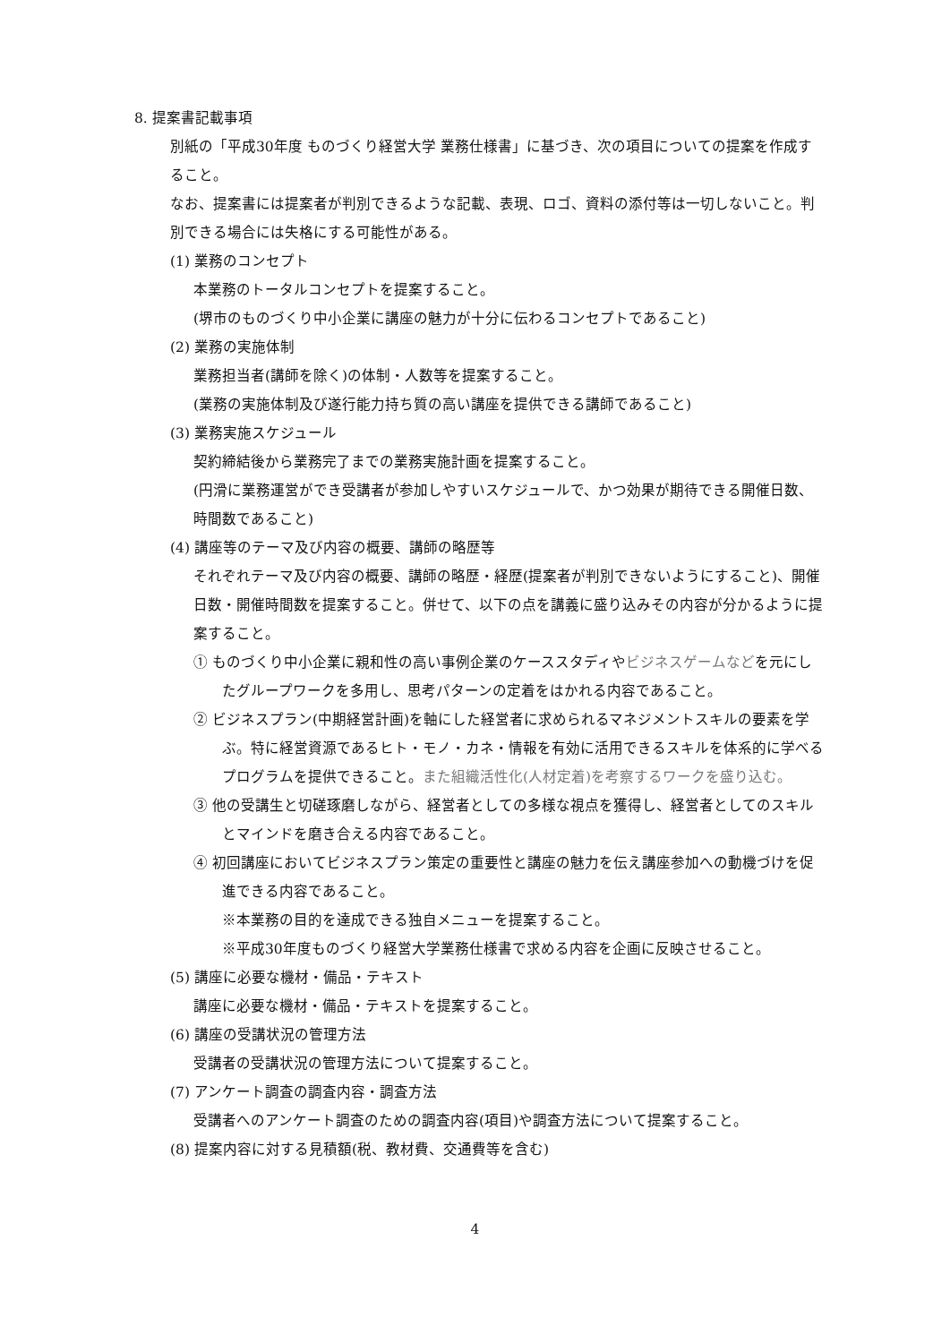8. 提案書記載事項
別紙の「平成30年度 ものづくり経営大学 業務仕様書」に基づき、次の項目についての提案を作成すること。
なお、提案書には提案者が判別できるような記載、表現、ロゴ、資料の添付等は一切しないこと。判別できる場合には失格にする可能性がある。
(1) 業務のコンセプト
本業務のトータルコンセプトを提案すること。
(堺市のものづくり中小企業に講座の魅力が十分に伝わるコンセプトであること)
(2) 業務の実施体制
業務担当者(講師を除く)の体制・人数等を提案すること。
(業務の実施体制及び遂行能力持ち質の高い講座を提供できる講師であること)
(3) 業務実施スケジュール
契約締結後から業務完了までの業務実施計画を提案すること。
(円滑に業務運営ができ受講者が参加しやすいスケジュールで、かつ効果が期待できる開催日数、時間数であること)
(4) 講座等のテーマ及び内容の概要、講師の略歴等
それぞれテーマ及び内容の概要、講師の略歴・経歴(提案者が判別できないようにすること)、開催日数・開催時間数を提案すること。併せて、以下の点を講義に盛り込みその内容が分かるように提案すること。
① ものづくり中小企業に親和性の高い事例企業のケーススタディやビジネスゲームなどを元にしたグループワークを多用し、思考パターンの定着をはかれる内容であること。
② ビジネスプラン(中期経営計画)を軸にした経営者に求められるマネジメントスキルの要素を学ぶ。特に経営資源であるヒト・モノ・カネ・情報を有効に活用できるスキルを体系的に学べるプログラムを提供できること。また組織活性化(人材定着)を考察するワークを盛り込む。
③ 他の受講生と切磋琢磨しながら、経営者としての多様な視点を獲得し、経営者としてのスキルとマインドを磨き合える内容であること。
④ 初回講座においてビジネスプラン策定の重要性と講座の魅力を伝え講座参加への動機づけを促進できる内容であること。
※本業務の目的を達成できる独自メニューを提案すること。
※平成30年度ものづくり経営大学業務仕様書で求める内容を企画に反映させること。
(5) 講座に必要な機材・備品・テキスト
講座に必要な機材・備品・テキストを提案すること。
(6) 講座の受講状況の管理方法
受講者の受講状況の管理方法について提案すること。
(7) アンケート調査の調査内容・調査方法
受講者へのアンケート調査のための調査内容(項目)や調査方法について提案すること。
(8) 提案内容に対する見積額(税、教材費、交通費等を含む)
4